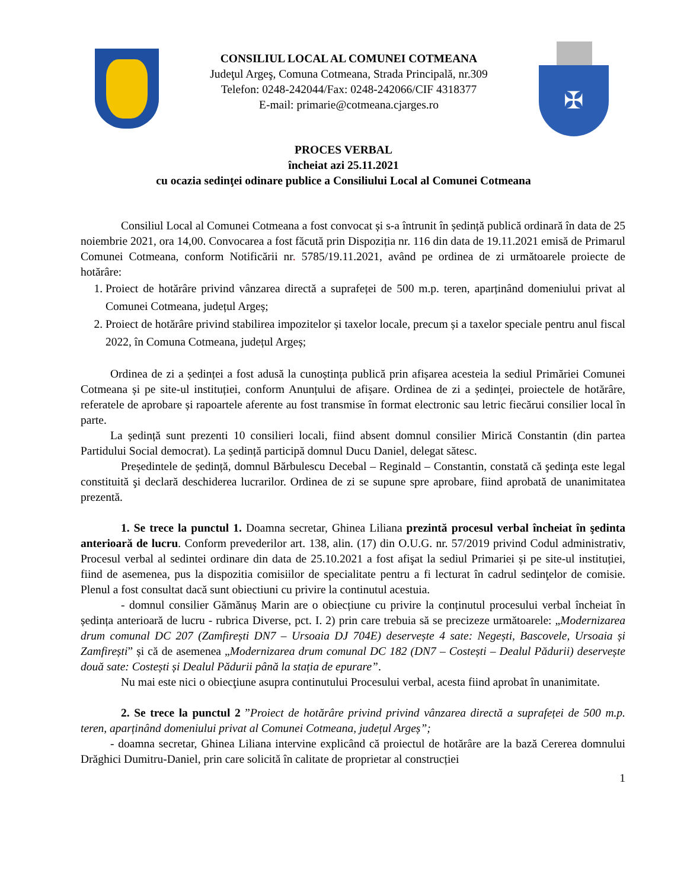CONSILIUL LOCAL AL COMUNEI COTMEANA
Judeţul Argeş, Comuna Cotmeana, Strada Principală, nr.309
Telefon: 0248-242044/Fax: 0248-242066/CIF 4318377
E-mail: primarie@cotmeana.cjarges.ro
✠
PROCES VERBAL
încheiat azi 25.11.2021
cu ocazia sedinţei odinare publice a Consiliului Local al Comunei Cotmeana
Consiliul Local al Comunei Cotmeana a fost convocat și s-a întrunit în ședință publică ordinară în data de 25 noiembrie 2021, ora 14,00. Convocarea a fost făcută prin Dispoziția nr. 116 din data de 19.11.2021 emisă de Primarul Comunei Cotmeana, conform Notificării nr. 5785/19.11.2021, având pe ordinea de zi următoarele proiecte de hotărâre:
1. Proiect de hotărâre privind vânzarea directă a suprafeței de 500 m.p. teren, aparținând domeniului privat al Comunei Cotmeana, județul Argeș;
2. Proiect de hotărâre privind stabilirea impozitelor și taxelor locale, precum și a taxelor speciale pentru anul fiscal 2022, în Comuna Cotmeana, județul Argeș;
Ordinea de zi a ședinței a fost adusă la cunoștința publică prin afișarea acesteia la sediul Primăriei Comunei Cotmeana și pe site-ul instituției, conform Anunțului de afișare. Ordinea de zi a ședinței, proiectele de hotărâre, referatele de aprobare și rapoartele aferente au fost transmise în format electronic sau letric fiecărui consilier local în parte.
La ședință sunt prezenti 10 consilieri locali, fiind absent domnul consilier Mirică Constantin (din partea Partidului Social democrat). La ședință participă domnul Ducu Daniel, delegat sătesc.
Președintele de ședință, domnul Bărbulescu Decebal – Reginald – Constantin, constată că şedinţa este legal constituită şi declară deschiderea lucrarilor. Ordinea de zi se supune spre aprobare, fiind aprobată de unanimitatea prezentă.
1. Se trece la punctul 1. Doamna secretar, Ghinea Liliana prezintă procesul verbal încheiat în şedinta anterioară de lucru. Conform prevederilor art. 138, alin. (17) din O.U.G. nr. 57/2019 privind Codul administrativ, Procesul verbal al sedintei ordinare din data de 25.10.2021 a fost afişat la sediul Primariei și pe site-ul instituției, fiind de asemenea, pus la dispozitia comisiilor de specialitate pentru a fi lecturat în cadrul sedinţelor de comisie. Plenul a fost consultat dacă sunt obiectiuni cu privire la continutul acestuia.
- domnul consilier Gămănuș Marin are o obiecțiune cu privire la conținutul procesului verbal încheiat în ședința anterioară de lucru - rubrica Diverse, pct. I. 2) prin care trebuia să se precizeze următoarele: „Modernizarea drum comunal DC 207 (Zamfirești DN7 – Ursoaia DJ 704E) deservește 4 sate: Negești, Bascovele, Ursoaia și Zamfirești” și că de asemenea „Modernizarea drum comunal DC 182 (DN7 – Costești – Dealul Pădurii) deservește două sate: Costești și Dealul Pădurii până la stația de epurare”.
Nu mai este nici o obiecţiune asupra continutului Procesului verbal, acesta fiind aprobat în unanimitate.
2. Se trece la punctul 2 ”Proiect de hotărâre privind privind vânzarea directă a suprafeței de 500 m.p. teren, aparținând domeniului privat al Comunei Cotmeana, județul Argeș”;
- doamna secretar, Ghinea Liliana intervine explicând că proiectul de hotărâre are la bază Cererea domnului Drăghici Dumitru-Daniel, prin care solicită în calitate de proprietar al construcției
1